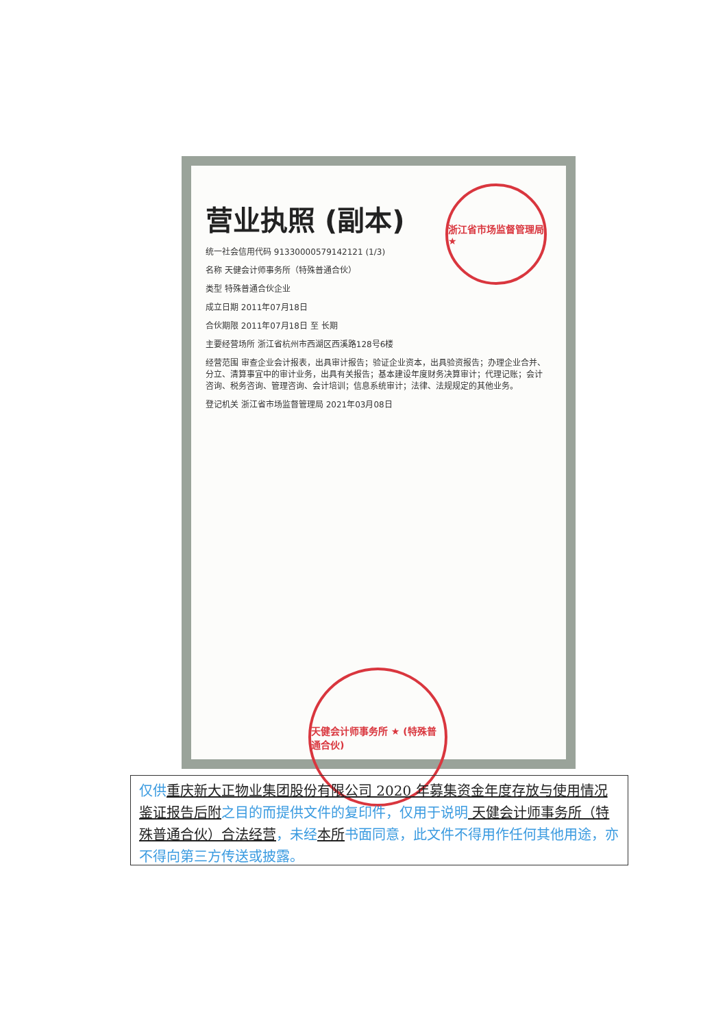营业执照 (副本)
统一社会信用代码 91330000579142121 (1/3)
名称 天健会计师事务所（特殊普通合伙）
类型 特殊普通合伙企业
成立日期 2011年07月18日
合伙期限 2011年07月18日 至 长期
主要经营场所 浙江省杭州市西湖区西溪路128号6楼
经营范围 审查企业会计报表，出具审计报告；验证企业资本，出具验资报告；办理企业合并、分立、清算事宜中的审计业务，出具有关报告；基本建设年度财务决算审计；代理记账；会计咨询、税务咨询、管理咨询、会计培训；信息系统审计；法律、法规规定的其他业务。
登记机关 浙江省市场监督管理局 2021年03月08日
浙江省市场监督管理局 ★
天健会计师事务所 ★ (特殊普通合伙)
仅供重庆新大正物业集团股份有限公司 2020 年募集资金年度存放与使用情况鉴证报告后附之目的而提供文件的复印件，仅用于说明 天健会计师事务所（特殊普通合伙）合法经营，未经本所书面同意，此文件不得用作任何其他用途，亦不得向第三方传送或披露。